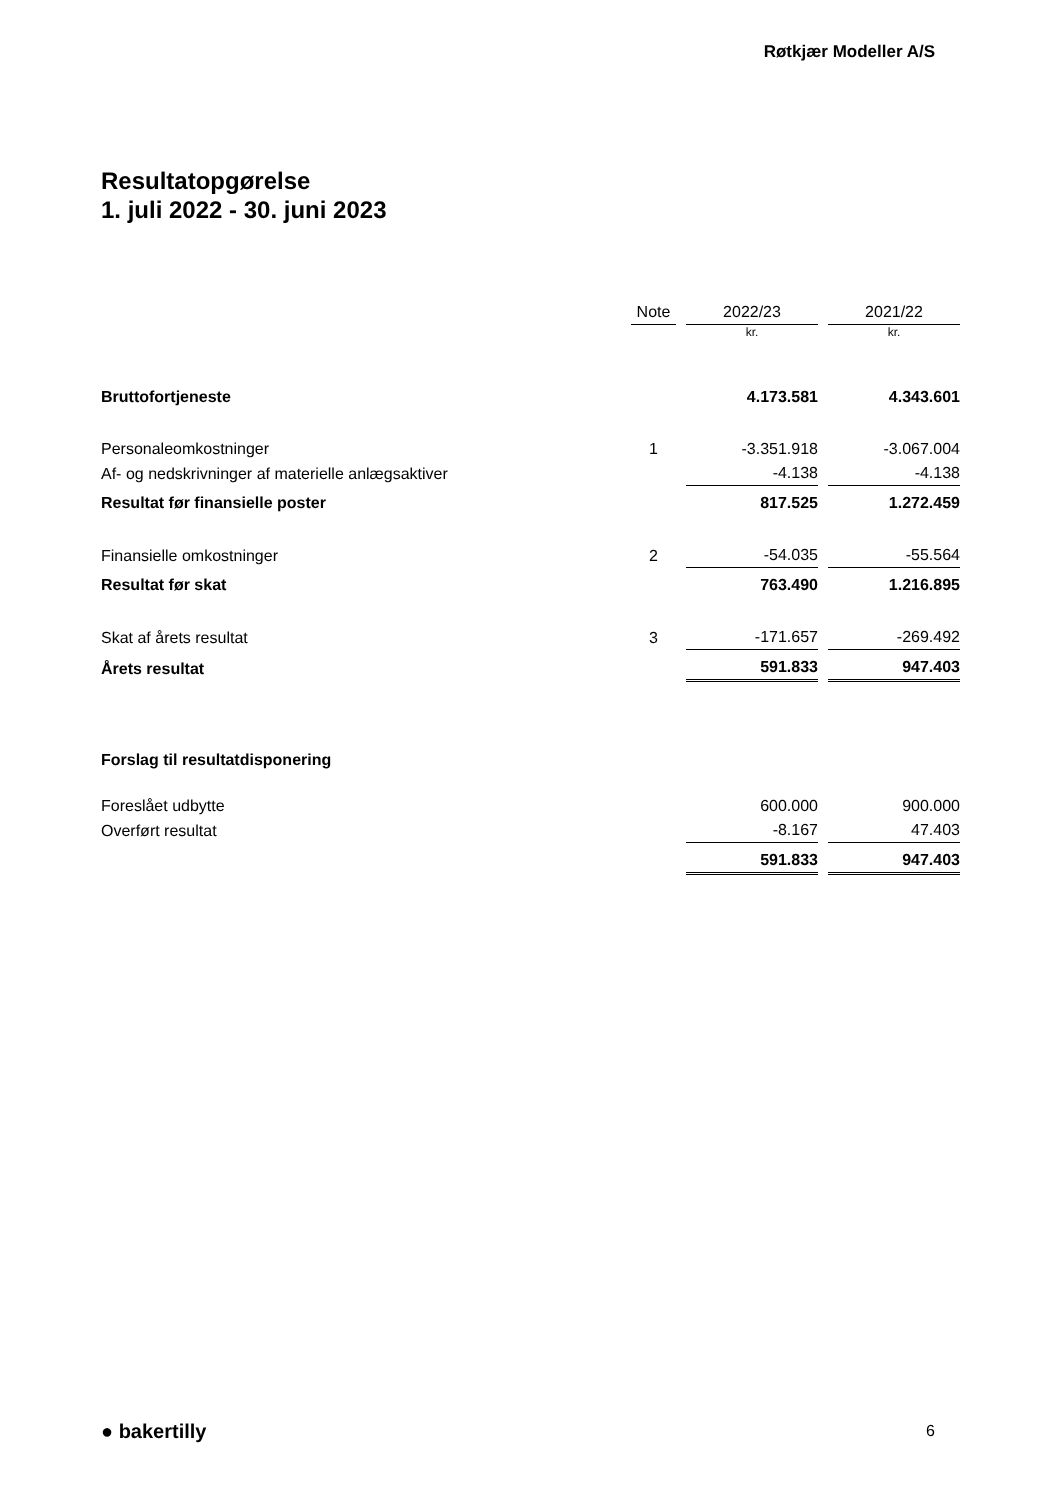Røtkjær Modeller A/S
Resultatopgørelse
1. juli 2022 - 30. juni 2023
| | Note | 2022/23 | 2021/22 |
| --- | --- | --- | --- |
| | | kr. | kr. |
| Bruttofortjeneste | | 4.173.581 | 4.343.601 |
| Personaleomkostninger | 1 | -3.351.918 | -3.067.004 |
| Af- og nedskrivninger af materielle anlægsaktiver | | -4.138 | -4.138 |
| Resultat før finansielle poster | | 817.525 | 1.272.459 |
| Finansielle omkostninger | 2 | -54.035 | -55.564 |
| Resultat før skat | | 763.490 | 1.216.895 |
| Skat af årets resultat | 3 | -171.657 | -269.492 |
| Årets resultat | | 591.833 | 947.403 |
| Forslag til resultatdisponering | | | |
| Foreslået udbytte | | 600.000 | 900.000 |
| Overført resultat | | -8.167 | 47.403 |
| | | 591.833 | 947.403 |
● bakertilly 6